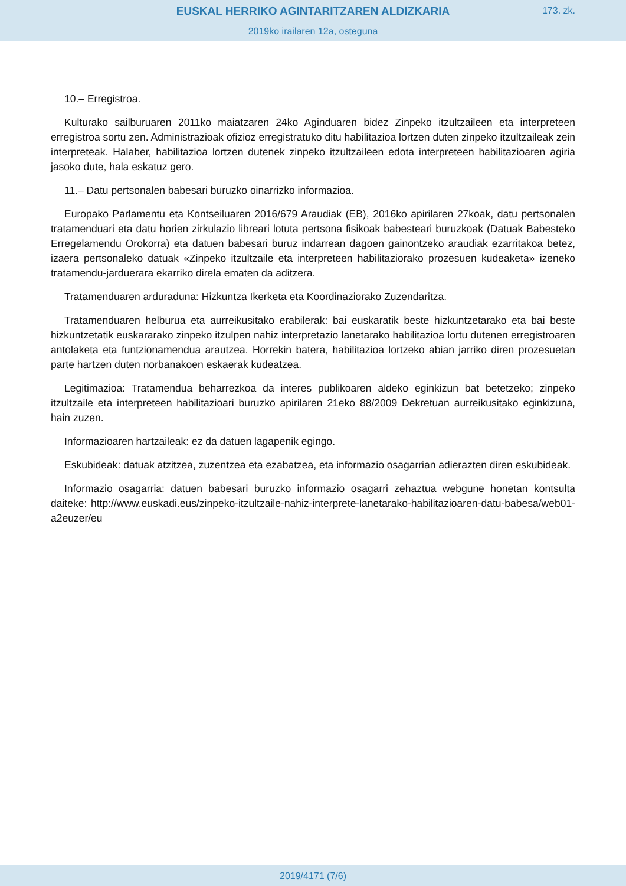EUSKAL HERRIKO AGINTARITZAREN ALDIZKARIA
173. zk.
2019ko irailaren 12a, osteguna
10.– Erregistroa.
Kulturako sailburuaren 2011ko maiatzaren 24ko Aginduaren bidez Zinpeko itzultzaileen eta interpreteen erregistroa sortu zen. Administrazioak ofizioz erregistratuko ditu habilitazioa lortzen duten zinpeko itzultzaileak zein interpreteak. Halaber, habilitazioa lortzen dutenek zinpeko itzultzaileen edota interpreteen habilitazioaren agiria jasoko dute, hala eskatuz gero.
11.– Datu pertsonalen babesari buruzko oinarrizko informazioa.
Europako Parlamentu eta Kontseiluaren 2016/679 Araudiak (EB), 2016ko apirilaren 27koak, datu pertsonalen tratamenduari eta datu horien zirkulazio libreari lotuta pertsona fisikoak babesteari buruzkoak (Datuak Babesteko Erregelamendu Orokorra) eta datuen babesari buruz indarrean dagoen gainontzeko araudiak ezarritakoa betez, izaera pertsonaleko datuak «Zinpeko itzultzaile eta interpreteen habilitaziorako prozesuen kudeaketa» izeneko tratamendu-jarduerara ekarriko direla ematen da aditzera.
Tratamenduaren arduraduna: Hizkuntza Ikerketa eta Koordinaziorako Zuzendaritza.
Tratamenduaren helburua eta aurreikusitako erabilerak: bai euskaratik beste hizkuntzetarako eta bai beste hizkuntzetatik euskararako zinpeko itzulpen nahiz interpretazio lanetarako habilitazioa lortu dutenen erregistroaren antolaketa eta funtzionamendua arautzea. Horrekin batera, habilitazioa lortzeko abian jarriko diren prozesuetan parte hartzen duten norbanakoen eskaerak kudeatzea.
Legitimazioa: Tratamendua beharrezkoa da interes publikoaren aldeko eginkizun bat betetzeko; zinpeko itzultzaile eta interpreteen habilitazioari buruzko apirilaren 21eko 88/2009 Dekretuan aurreikusitako eginkizuna, hain zuzen.
Informazioaren hartzaileak: ez da datuen lagapenik egingo.
Eskubideak: datuak atzitzea, zuzentzea eta ezabatzea, eta informazio osagarrian adierazten diren eskubideak.
Informazio osagarria: datuen babesari buruzko informazio osagarri zehaztua webgune honetan kontsulta daiteke: http://www.euskadi.eus/zinpeko-itzultzaile-nahiz-interprete-lanetarako-habilitazioaren-datu-babesa/web01-a2euzer/eu
2019/4171 (7/6)